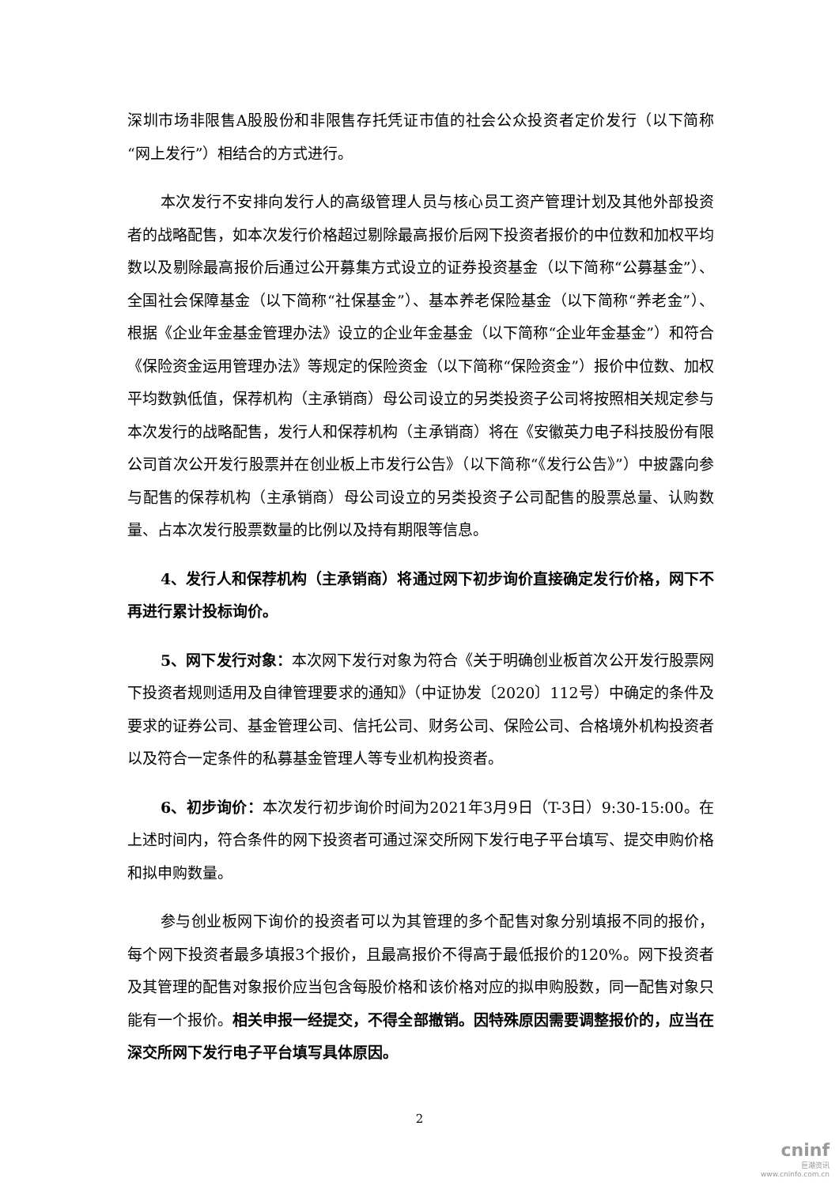深圳市场非限售A股股份和非限售存托凭证市值的社会公众投资者定价发行（以下简称“网上发行”）相结合的方式进行。
本次发行不安排向发行人的高级管理人员与核心员工资产管理计划及其他外部投资者的战略配售，如本次发行价格超过剔除最高报价后网下投资者报价的中位数和加权平均数以及剔除最高报价后通过公开募集方式设立的证券投资基金（以下简称“公募基金”）、全国社会保障基金（以下简称“社保基金”）、基本养老保险基金（以下简称“养老金”）、根据《企业年金基金管理办法》设立的企业年金基金（以下简称“企业年金基金”）和符合《保险资金运用管理办法》等规定的保险资金（以下简称“保险资金”）报价中位数、加权平均数孰低值，保荐机构（主承销商）母公司设立的另类投资子公司将按照相关规定参与本次发行的战略配售，发行人和保荐机构（主承销商）将在《安徽英力电子科技股份有限公司首次公开发行股票并在创业板上市发行公告》（以下简称“《发行公告》”）中披露向参与配售的保荐机构（主承销商）母公司设立的另类投资子公司配售的股票总量、认购数量、占本次发行股票数量的比例以及持有期限等信息。
4、发行人和保荐机构（主承销商）将通过网下初步询价直接确定发行价格，网下不再进行累计投标询价。
5、网下发行对象：本次网下发行对象为符合《关于明确创业板首次公开发行股票网下投资者规则适用及自律管理要求的通知》（中证协发〔2020〕112号）中确定的条件及要求的证券公司、基金管理公司、信托公司、财务公司、保险公司、合格境外机构投资者以及符合一定条件的私募基金管理人等专业机构投资者。
6、初步询价：本次发行初步询价时间为2021年3月9日（T-3日）9:30-15:00。在上述时间内，符合条件的网下投资者可通过深交所网下发行电子平台填写、提交申购价格和拟申购数量。
参与创业板网下询价的投资者可以为其管理的多个配售对象分别填报不同的报价，每个网下投资者最多填报3个报价，且最高报价不得高于最低报价的120%。网下投资者及其管理的配售对象报价应当包含每股价格和该价格对应的拟申购股数，同一配售对象只能有一个报价。相关申报一经提交，不得全部撤销。因特殊原因需要调整报价的，应当在深交所网下发行电子平台填写具体原因。
2
cninf
巨潮资讯
www.cninfo.com.cn